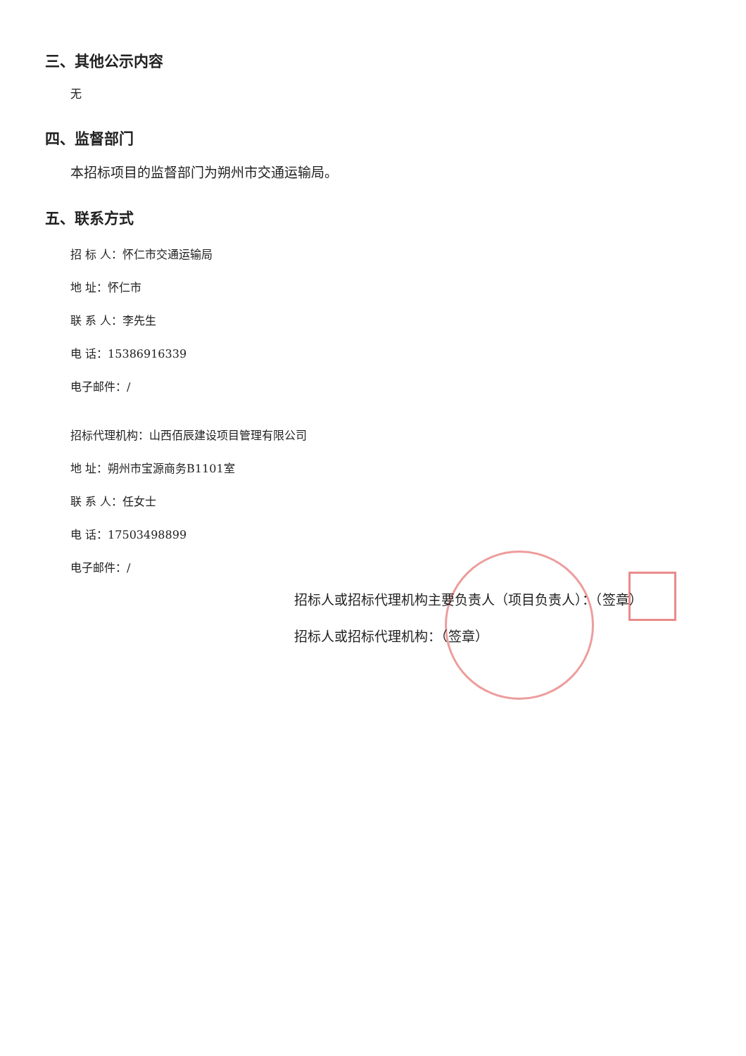三、其他公示内容
无
四、监督部门
本招标项目的监督部门为朔州市交通运输局。
五、联系方式
招 标 人：怀仁市交通运输局
地 址：怀仁市
联 系 人：李先生
电 话：15386916339
电子邮件：/
招标代理机构：山西佰辰建设项目管理有限公司
地 址：朔州市宝源商务B1101室
联 系 人：任女士
电 话：17503498899
电子邮件：/
招标人或招标代理机构主要负责人（项目负责人）：（签章）
招标人或招标代理机构：（签章）